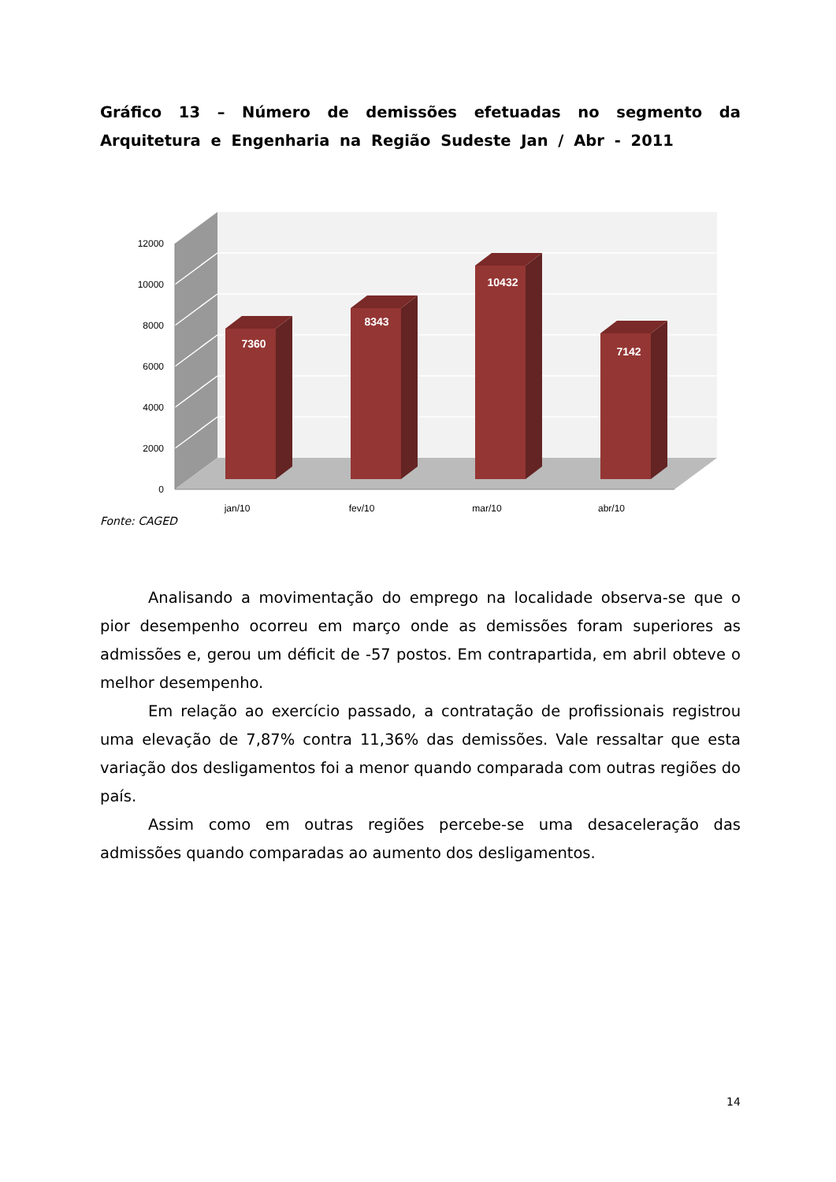Gráfico 13 – Número de demissões efetuadas no segmento da Arquitetura e Engenharia na Região Sudeste Jan / Abr - 2011
0
2000
4000
6000
8000
10000
12000
7360
8343
10432
7142
jan/10
fev/10
mar/10
abr/10
Fonte: CAGED
Analisando a movimentação do emprego na localidade observa-se que o pior desempenho ocorreu em março onde as demissões foram superiores as admissões e, gerou um déficit de -57 postos. Em contrapartida, em abril obteve o melhor desempenho.
Em relação ao exercício passado, a contratação de profissionais registrou uma elevação de 7,87% contra 11,36% das demissões. Vale ressaltar que esta variação dos desligamentos foi a menor quando comparada com outras regiões do país.
Assim como em outras regiões percebe-se uma desaceleração das admissões quando comparadas ao aumento dos desligamentos.
14